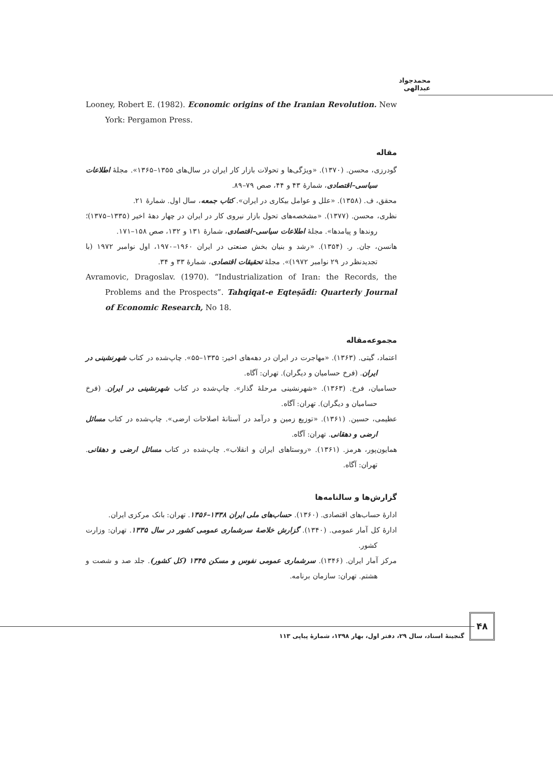محمدجواد عبدالهی
Looney, Robert E. (1982). Economic origins of the Iranian Revolution. New York: Pergamon Press.
مقاله
گودرزی، محسن. (۱۳۷۰). «ویژگی‌ها و تحولات بازار کار ایران در سال‌های ۱۳۵۵–۱۳۶۵». مجلهٔ اطلاعات سیاسی–اقتصادی، شمارهٔ ۴۳ و ۴۴، صص ۷۹–۸۹.
محقق، ف. (۱۳۵۸). «علل و عوامل بیکاری در ایران». کتاب جمعه، سال اول. شمارهٔ ۲۱.
نظری، محسن. (۱۳۷۷). «مشخصه‌های تحول بازار نیروی کار در ایران در چهار دههٔ اخیر (۱۳۳۵–۱۳۷۵)؛ روندها و پیامدها». مجلهٔ اطلاعات سیاسی–اقتصادی، شمارهٔ ۱۳۱ و ۱۳۲، صص ۱۵۸–۱۷۱.
هانسن، جان. ر. (۱۳۵۴). «رشد و بنیان بخش صنعتی در ایران ۱۹۶۰–۱۹۷۰، اول نوامبر ۱۹۷۲ (با تجدیدنظر در ۲۹ نوامبر ۱۹۷۲)». مجلهٔ تحقیقات اقتصادی، شمارهٔ ۳۳ و ۳۴.
Avramovic, Dragoslav. (1970). “Industrialization of Iran: the Records, the Problems and the Prospects”. Tahqiqat-e Eqteṣādi: Quarterly Journal of Economic Research, No 18.
مجموعه‌مقاله
اعتماد، گیتی. (۱۳۶۳). «مهاجرت در ایران در دهه‌های اخیر: ۱۳۳۵–۵۵». چاپ‌شده در کتاب شهرنشینی در ایران. (فرخ حسامیان و دیگران). تهران: آگاه.
حسامیان، فرخ. (۱۳۶۳). «شهرنشینی مرحلهٔ گذار». چاپ‌شده در کتاب شهرنشینی در ایران. (فرخ حسامیان و دیگران). تهران: آگاه.
عظیمی، حسین. (۱۳۶۱). «توزیع زمین و درآمد در آستانهٔ اصلاحات ارضی». چاپ‌شده در کتاب مسائل ارضی و دهقانی. تهران: آگاه.
همایون‌پور، هرمز. (۱۳۶۱). «روستاهای ایران و انقلاب». چاپ‌شده در کتاب مسائل ارضی و دهقانی. تهران: آگاه.
گزارش‌ها و سالنامه‌ها
ادارهٔ حساب‌های اقتصادی. (۱۳۶۰). حساب‌های ملی ایران ۱۳۳۸–۱۳۵۶. تهران: بانک مرکزی ایران.
ادارهٔ کل آمار عمومی. (۱۳۴۰). گزارش خلاصهٔ سرشماری عمومی کشور در سال ۱۳۳۵. تهران: وزارت کشور.
مرکز آمار ایران. (۱۳۴۶). سرشماری عمومی نفوس و مسکن ۱۳۴۵ (کل کشور). جلد صد و شصت و هشتم. تهران: سازمان برنامه.
۴۸
گنجینهٔ اسناد، سال ۲۹، دفتر اول، بهار ۱۳۹۸، شمارهٔ پیاپی ۱۱۳